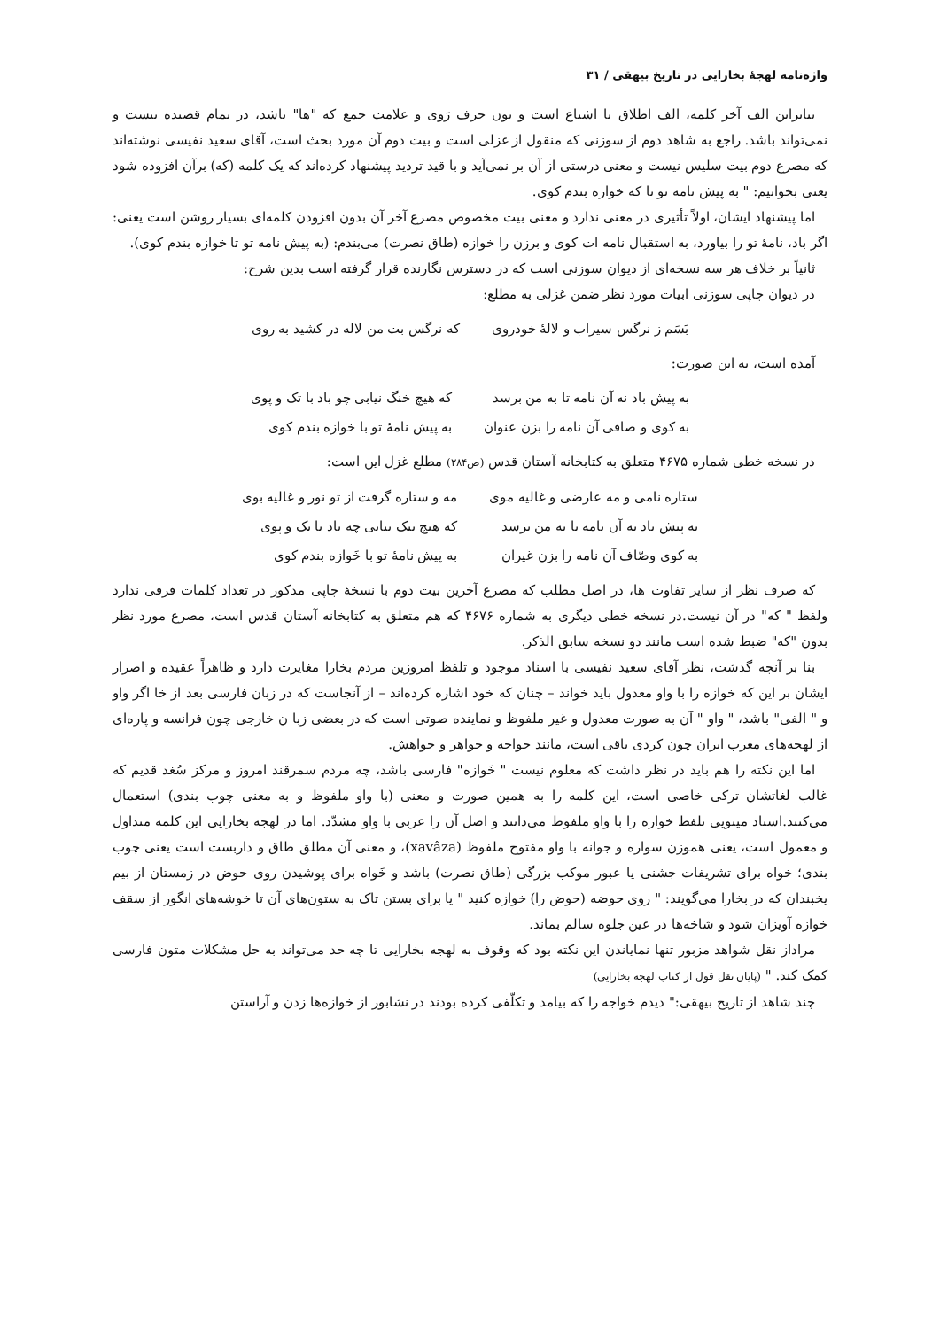واژه‌نامه لهجهٔ بخارایی در تاریخ بیهقی / ۳۱
بنابراین الف آخر کلمه، الف اطلاق یا اشباع است و نون حرف رَوی و علامت جمع که "ها" باشد، در تمام قصیده نیست و نمی‌تواند باشد. راجع به شاهد دوم از سوزنی که منقول از غزلی است و بیت دوم آن مورد بحث است، آقای سعید نفیسی نوشته‌اند که مصرع دوم بیت سلیس نیست و معنی درستی از آن بر نمی‌آید و با قید تردید پیشنهاد کرده‌اند که یک کلمه (که) برآن افزوده شود یعنی بخوانیم: " به پیش نامه تو تا که خوازه بندم کوی.
اما پیشنهاد ایشان، اولاً تأثیری در معنی ندارد و معنی بیت مخصوص مصرع آخر آن بدون افزودن کلمه‌ای بسیار روشن است یعنی: اگر باد، نامهٔ تو را بیاورد، به استقبال نامه ات کوی و برزن را خوازه (طاق نصرت) می‌بندم: (به پیش نامه تو تا خوازه بندم کوی).
ثانیاً بر خلاف هر سه نسخه‌ای از دیوان سوزنی است که در دسترس نگارنده قرار گرفته است بدین شرح:
در دیوان چاپی سوزنی ابیات مورد نظر ضمن غزلی به مطلع:
| بَسَم ز نرگس سیراب و لالهٔ خودروی | که نرگس بت من لاله در کشید به روی |
آمده است، به این صورت:
| به پیش باد نه آن نامه تا به من برسد | که هیچ خنگ نیابی چو باد با تک و پوی |
| به کوی و صافی آن نامه را بزن عنوان | به پیش نامهٔ تو با خوازه بندم کوی |
در نسخه خطی شماره ۴۶۷۵ متعلق به کتابخانه آستان قدس (ص۲۸۴) مطلع غزل این است:
| ستاره نامی و مه عارضی و غالیه موی | مه و ستاره گرفت از تو نور و غالیه بوی |
| به پیش باد نه آن نامه تا به من برسد | که هیچ نیک نیابی چه باد با تک و پوی |
| به کوی وصّاف آن نامه را بزن غیران | به پیش نامهٔ تو با خَوازه بندم کوی |
که صرف نظر از سایر تفاوت ها، در اصل مطلب که مصرع آخرین بیت دوم با نسخهٔ چاپی مذکور در تعداد کلمات فرقی ندارد ولفظ " که" در آن نیست.در نسخه خطی دیگری به شماره ۴۶۷۶ که هم متعلق به کتابخانه آستان قدس است، مصرع مورد نظر بدون "که" ضبط شده است مانند دو نسخه سابق الذکر.
بنا بر آنچه گذشت، نظر آقای سعید نفیسی با اسناد موجود و تلفظ امروزین مردم بخارا مغایرت دارد و ظاهراً عقیده و اصرار ایشان بر این که خوازه را با واو معدول باید خواند – چنان که خود اشاره کرده‌اند – از آنجاست که در زبان فارسی بعد از خا اگر واو و " الفی" باشد، " واو " آن به صورت معدول و غیر ملفوظ و نماینده صوتی است که در بعضی زبا ن خارجی چون فرانسه و پاره‌ای از لهجه‌های مغرب ایران چون کردی باقی است، مانند خواجه و خواهر و خواهش.
اما این نکته را هم باید در نظر داشت که معلوم نیست " خَوازه" فارسی باشد، چه مردم سمرقند امروز و مرکز سُغد قدیم که غالب لغاتشان ترکی خاصی است، این کلمه را به همین صورت و معنی (با واو ملفوظ و به معنی چوب بندی) استعمال می‌کنند.استاد مینویی تلفظ خوازه را با واو ملفوظ می‌دانند و اصل آن را عربی با واو مشدّد. اما در لهجه بخارایی این کلمه متداول و معمول است، یعنی هموزن سواره و جوانه با واو مفتوح ملفوظ (xavâza)، و معنی آن مطلق طاق و داربست است یعنی چوب بندی؛ خواه برای تشریفات جشنی یا عبور موکب بزرگی (طاق نصرت) باشد و خَواه برای پوشیدن روی حوض در زمستان از بیم یخبندان که در بخارا می‌گویند: " روی حوضه (حوض را) خوازه کنید " یا برای بستن تاک به ستون‌های آن تا خوشه‌های انگور از سقف خوازه آویزان شود و شاخه‌ها در عین جلوه سالم بماند.
مراداز نقل شواهد مزبور تنها نمایاندن این نکته بود که وقوف به لهجه بخارایی تا چه حد می‌تواند به حل مشکلات متون فارسی کمک کند. " (پایان نقل قول از کتاب لهجه بخارایی)
چند شاهد از تاریخ بیهقی:" دیدم خواجه را که بیامد و تکلّفی کرده بودند در نشابور از خوازه‌ها زدن و آراستن